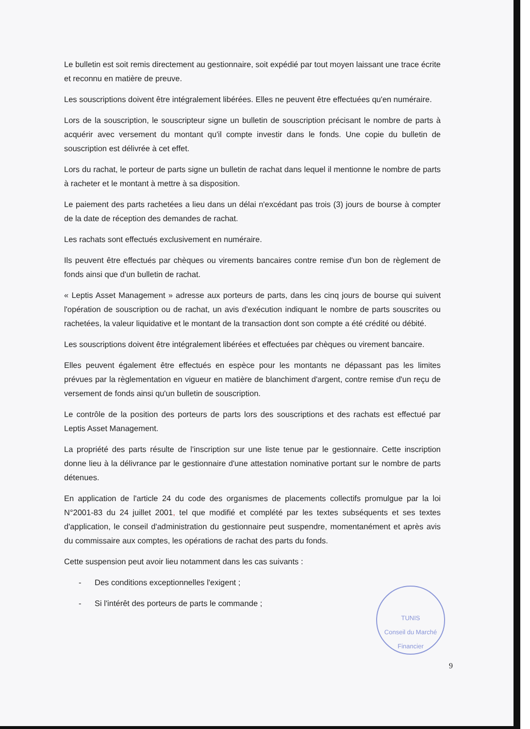Le bulletin est soit remis directement au gestionnaire, soit expédié par tout moyen laissant une trace écrite et reconnu en matière de preuve.
Les souscriptions doivent être intégralement libérées. Elles ne peuvent être effectuées qu'en numéraire.
Lors de la souscription, le souscripteur signe un bulletin de souscription précisant le nombre de parts à acquérir avec versement du montant qu'il compte investir dans le fonds. Une copie du bulletin de souscription est délivrée à cet effet.
Lors du rachat, le porteur de parts signe un bulletin de rachat dans lequel il mentionne le nombre de parts à racheter et le montant à mettre à sa disposition.
Le paiement des parts rachetées a lieu dans un délai n'excédant pas trois (3) jours de bourse à compter de la date de réception des demandes de rachat.
Les rachats sont effectués exclusivement en numéraire.
Ils peuvent être effectués par chèques ou virements bancaires contre remise d'un bon de règlement de fonds ainsi que d'un bulletin de rachat.
« Leptis Asset Management » adresse aux porteurs de parts, dans les cinq jours de bourse qui suivent l'opération de souscription ou de rachat, un avis d'exécution indiquant le nombre de parts souscrites ou rachetées, la valeur liquidative et le montant de la transaction dont son compte a été crédité ou débité.
Les souscriptions doivent être intégralement libérées et effectuées par chèques ou virement bancaire.
Elles peuvent également être effectués en espèce pour les montants ne dépassant pas les limites prévues par la règlementation en vigueur en matière de blanchiment d'argent, contre remise d'un reçu de versement de fonds ainsi qu'un bulletin de souscription.
Le contrôle de la position des porteurs de parts lors des souscriptions et des rachats est effectué par Leptis Asset Management.
La propriété des parts résulte de l'inscription sur une liste tenue par le gestionnaire. Cette inscription donne lieu à la délivrance par le gestionnaire d'une attestation nominative portant sur le nombre de parts détenues.
En application de l'article 24 du code des organismes de placements collectifs promulgue par la loi N°2001-83 du 24 juillet 2001, tel que modifié et complété par les textes subséquents et ses textes d'application, le conseil d'administration du gestionnaire peut suspendre, momentanément et après avis du commissaire aux comptes, les opérations de rachat des parts du fonds.
Cette suspension peut avoir lieu notamment dans les cas suivants :
- Des conditions exceptionnelles l'exigent ;
- Si l'intérêt des porteurs de parts le commande ;
TUNIS
Conseil du Marché Financier
9